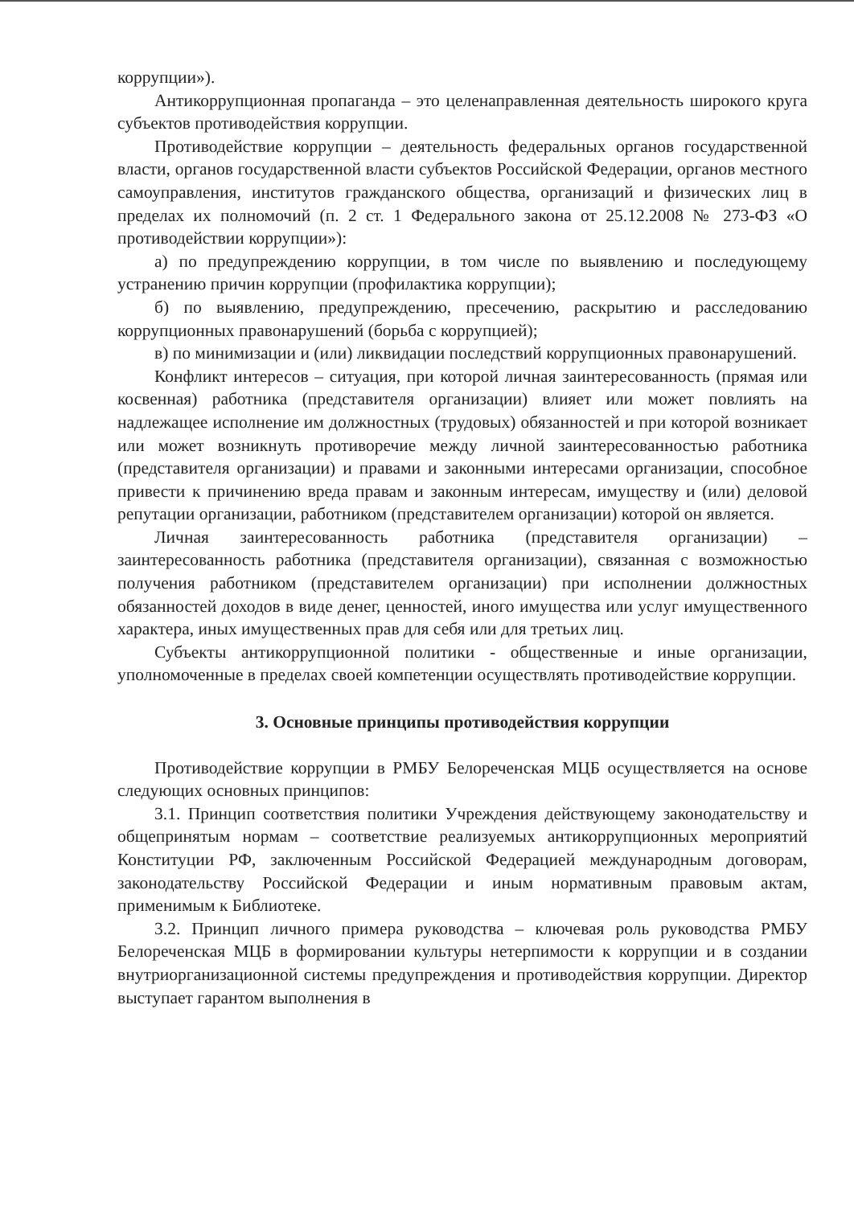коррупции»).
Антикоррупционная пропаганда – это целенаправленная деятельность широкого круга субъектов противодействия коррупции.
Противодействие коррупции – деятельность федеральных органов государственной власти, органов государственной власти субъектов Российской Федерации, органов местного самоуправления, институтов гражданского общества, организаций и физических лиц в пределах их полномочий (п. 2 ст. 1 Федерального закона от 25.12.2008 № 273-ФЗ «О противодействии коррупции»):
а) по предупреждению коррупции, в том числе по выявлению и последующему устранению причин коррупции (профилактика коррупции);
б) по выявлению, предупреждению, пресечению, раскрытию и расследованию коррупционных правонарушений (борьба с коррупцией);
в) по минимизации и (или) ликвидации последствий коррупционных правонарушений.
Конфликт интересов – ситуация, при которой личная заинтересованность (прямая или косвенная) работника (представителя организации) влияет или может повлиять на надлежащее исполнение им должностных (трудовых) обязанностей и при которой возникает или может возникнуть противоречие между личной заинтересованностью работника (представителя организации) и правами и законными интересами организации, способное привести к причинению вреда правам и законным интересам, имуществу и (или) деловой репутации организации, работником (представителем организации) которой он является.
Личная заинтересованность работника (представителя организации) – заинтересованность работника (представителя организации), связанная с возможностью получения работником (представителем организации) при исполнении должностных обязанностей доходов в виде денег, ценностей, иного имущества или услуг имущественного характера, иных имущественных прав для себя или для третьих лиц.
Субъекты антикоррупционной политики - общественные и иные организации, уполномоченные в пределах своей компетенции осуществлять противодействие коррупции.
3. Основные принципы противодействия коррупции
Противодействие коррупции в РМБУ Белореченская МЦБ осуществляется на основе следующих основных принципов:
3.1. Принцип соответствия политики Учреждения действующему законодательству и общепринятым нормам – соответствие реализуемых антикоррупционных мероприятий Конституции РФ, заключенным Российской Федерацией международным договорам, законодательству Российской Федерации и иным нормативным правовым актам, применимым к Библиотеке.
3.2. Принцип личного примера руководства – ключевая роль руководства РМБУ Белореченская МЦБ в формировании культуры нетерпимости к коррупции и в создании внутриорганизационной системы предупреждения и противодействия коррупции. Директор выступает гарантом выполнения в